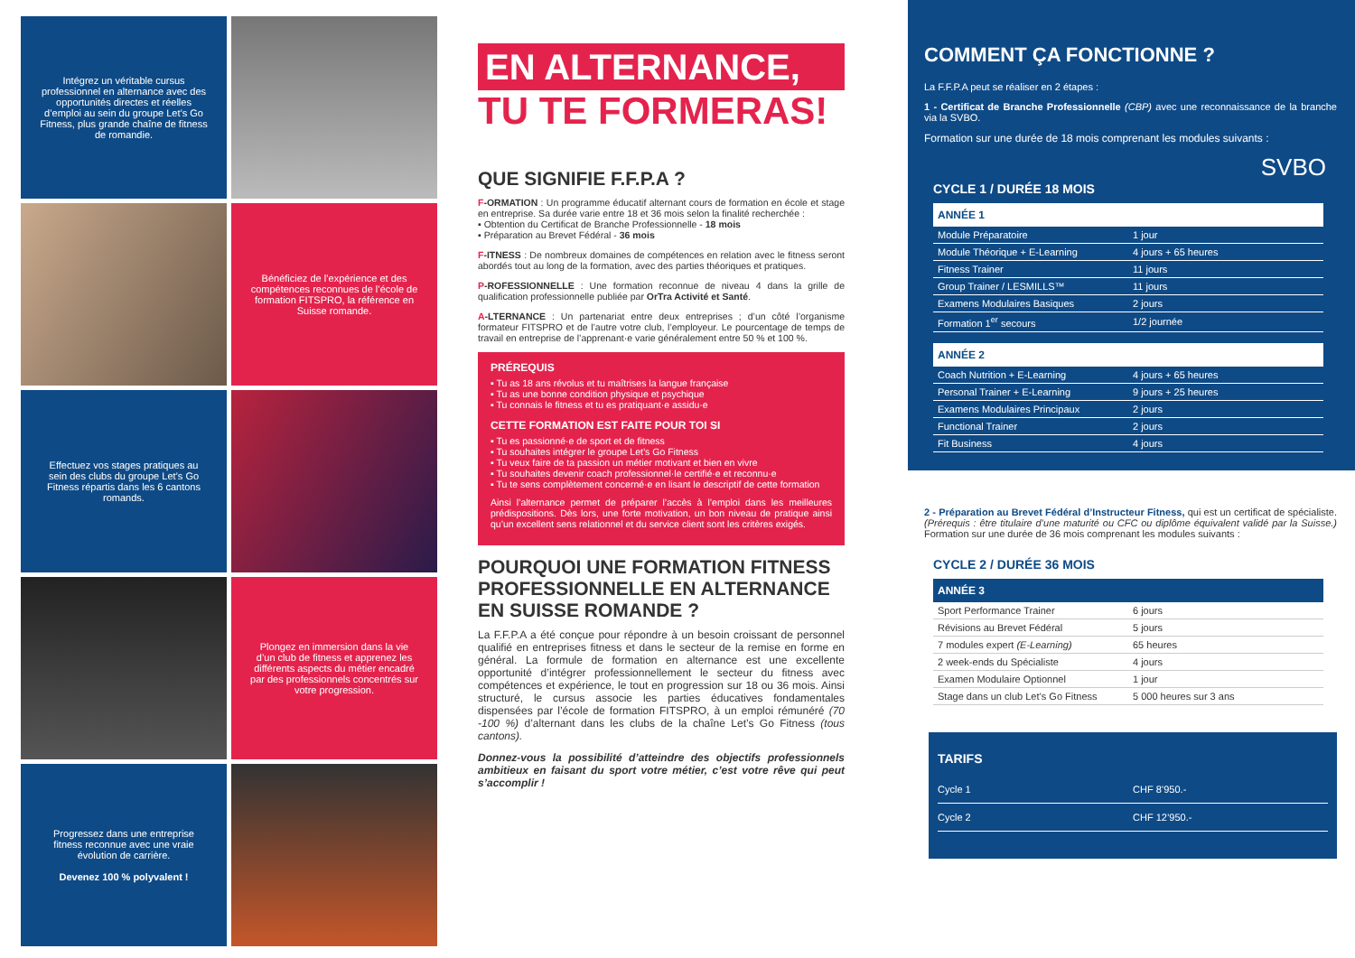Intégrez un véritable cursus professionnel en alternance avec des opportunités directes et réelles d’emploi au sein du groupe Let’s Go Fitness, plus grande chaîne de fitness de romandie.
Bénéficiez de l’expérience et des compétences reconnues de l’école de formation FITSPRO, la référence en Suisse romande.
Effectuez vos stages pratiques au sein des clubs du groupe Let’s Go Fitness répartis dans les 6 cantons romands.
Plongez en immersion dans la vie d’un club de fitness et apprenez les différents aspects du métier encadré par des professionnels concentrés sur votre progression.
Progressez dans une entreprise fitness reconnue avec une vraie évolution de carrière.
Devenez 100 % polyvalent !
EN ALTERNANCE,
TU TE FORMERAS!
QUE SIGNIFIE F.F.P.A ?
F-ORMATION : Un programme éducatif alternant cours de formation en école et stage en entreprise. Sa durée varie entre 18 et 36 mois selon la finalité recherchée :
▪ Obtention du Certificat de Branche Professionnelle - 18 mois
▪ Préparation au Brevet Fédéral - 36 mois
F-ITNESS : De nombreux domaines de compétences en relation avec le fitness seront abordés tout au long de la formation, avec des parties théoriques et pratiques.
P-ROFESSIONNELLE : Une formation reconnue de niveau 4 dans la grille de qualification professionnelle publiée par OrTra Activité et Santé.
A-LTERNANCE : Un partenariat entre deux entreprises ; d’un côté l’organisme formateur FITSPRO et de l’autre votre club, l’employeur. Le pourcentage de temps de travail en entreprise de l’apprenant·e varie généralement entre 50 % et 100 %.
PRÉREQUIS
▪ Tu as 18 ans révolus et tu maîtrises la langue française
▪ Tu as une bonne condition physique et psychique
▪ Tu connais le fitness et tu es pratiquant·e assidu·e
CETTE FORMATION EST FAITE POUR TOI SI
▪ Tu es passionné·e de sport et de fitness
▪ Tu souhaites intégrer le groupe Let’s Go Fitness
▪ Tu veux faire de ta passion un métier motivant et bien en vivre
▪ Tu souhaites devenir coach professionnel·le certifié·e et reconnu·e
▪ Tu te sens complètement concerné·e en lisant le descriptif de cette formation
Ainsi l’alternance permet de préparer l’accès à l’emploi dans les meilleures prédispositions. Dès lors, une forte motivation, un bon niveau de pratique ainsi qu’un excellent sens relationnel et du service client sont les critères exigés.
POURQUOI UNE FORMATION FITNESS PROFESSIONNELLE EN ALTERNANCE EN SUISSE ROMANDE ?
La F.F.P.A a été conçue pour répondre à un besoin croissant de personnel qualifié en entreprises fitness et dans le secteur de la remise en forme en général. La formule de formation en alternance est une excellente opportunité d’intégrer professionnellement le secteur du fitness avec compétences et expérience, le tout en progression sur 18 ou 36 mois. Ainsi structuré, le cursus associe les parties éducatives fondamentales dispensées par l’école de formation FITSPRO, à un emploi rémunéré (70 -100 %) d’alternant dans les clubs de la chaîne Let’s Go Fitness (tous cantons).
Donnez-vous la possibilité d’atteindre des objectifs professionnels ambitieux en faisant du sport votre métier, c’est votre rêve qui peut s’accomplir !
COMMENT ÇA FONCTIONNE ?
La F.F.P.A peut se réaliser en 2 étapes :
1 - Certificat de Branche Professionnelle (CBP) avec une reconnaissance de la branche via la SVBO.
Formation sur une durée de 18 mois comprenant les modules suivants :
SVBO
CYCLE 1 / DURÉE 18 MOIS
| ANNÉE 1 | |
| --- | --- |
| Module Préparatoire | 1 jour |
| Module Théorique + E-Learning | 4 jours + 65 heures |
| Fitness Trainer | 11 jours |
| Group Trainer / LESMILLS™ | 11 jours |
| Examens Modulaires Basiques | 2 jours |
| Formation 1<sup>er</sup> secours | 1/2 journée |
| ANNÉE 2 | |
| --- | --- |
| Coach Nutrition + E-Learning | 4 jours + 65 heures |
| Personal Trainer + E-Learning | 9 jours + 25 heures |
| Examens Modulaires Principaux | 2 jours |
| Functional Trainer | 2 jours |
| Fit Business | 4 jours |
2 - Préparation au Brevet Fédéral d’Instructeur Fitness, qui est un certificat de spécialiste. (Prérequis : être titulaire d’une maturité ou CFC ou diplôme équivalent validé par la Suisse.) Formation sur une durée de 36 mois comprenant les modules suivants :
CYCLE 2 / DURÉE 36 MOIS
| ANNÉE 3 | |
| --- | --- |
| Sport Performance Trainer | 6 jours |
| Révisions au Brevet Fédéral | 5 jours |
| 7 modules expert (E-Learning) | 65 heures |
| 2 week-ends du Spécialiste | 4 jours |
| Examen Modulaire Optionnel | 1 jour |
| Stage dans un club Let’s Go Fitness | 5 000 heures sur 3 ans |
TARIFS
| Cycle 1 | CHF 8’950.- |
| Cycle 2 | CHF 12’950.- |